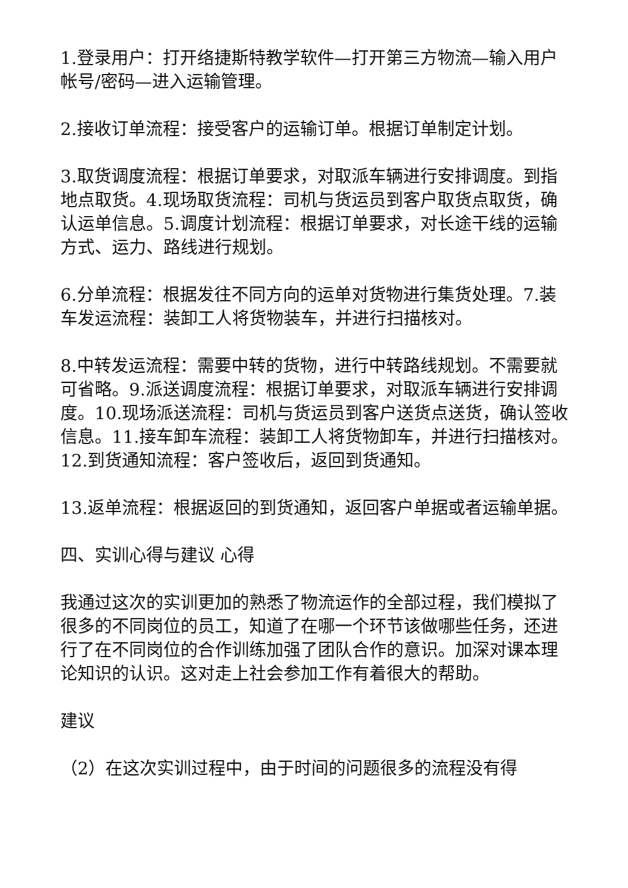1.登录用户：打开络捷斯特教学软件—打开第三方物流—输入用户帐号/密码—进入运输管理。
2.接收订单流程：接受客户的运输订单。根据订单制定计划。
3.取货调度流程：根据订单要求，对取派车辆进行安排调度。到指地点取货。4.现场取货流程：司机与货运员到客户取货点取货，确认运单信息。5.调度计划流程：根据订单要求，对长途干线的运输方式、运力、路线进行规划。
6.分单流程：根据发往不同方向的运单对货物进行集货处理。7.装车发运流程：装卸工人将货物装车，并进行扫描核对。
8.中转发运流程：需要中转的货物，进行中转路线规划。不需要就可省略。9.派送调度流程：根据订单要求，对取派车辆进行安排调度。10.现场派送流程：司机与货运员到客户送货点送货，确认签收信息。11.接车卸车流程：装卸工人将货物卸车，并进行扫描核对。12.到货通知流程：客户签收后，返回到货通知。
13.返单流程：根据返回的到货通知，返回客户单据或者运输单据。
四、实训心得与建议 心得
我通过这次的实训更加的熟悉了物流运作的全部过程，我们模拟了很多的不同岗位的员工，知道了在哪一个环节该做哪些任务，还进行了在不同岗位的合作训练加强了团队合作的意识。加深对课本理论知识的认识。这对走上社会参加工作有着很大的帮助。
建议
（2）在这次实训过程中，由于时间的问题很多的流程没有得